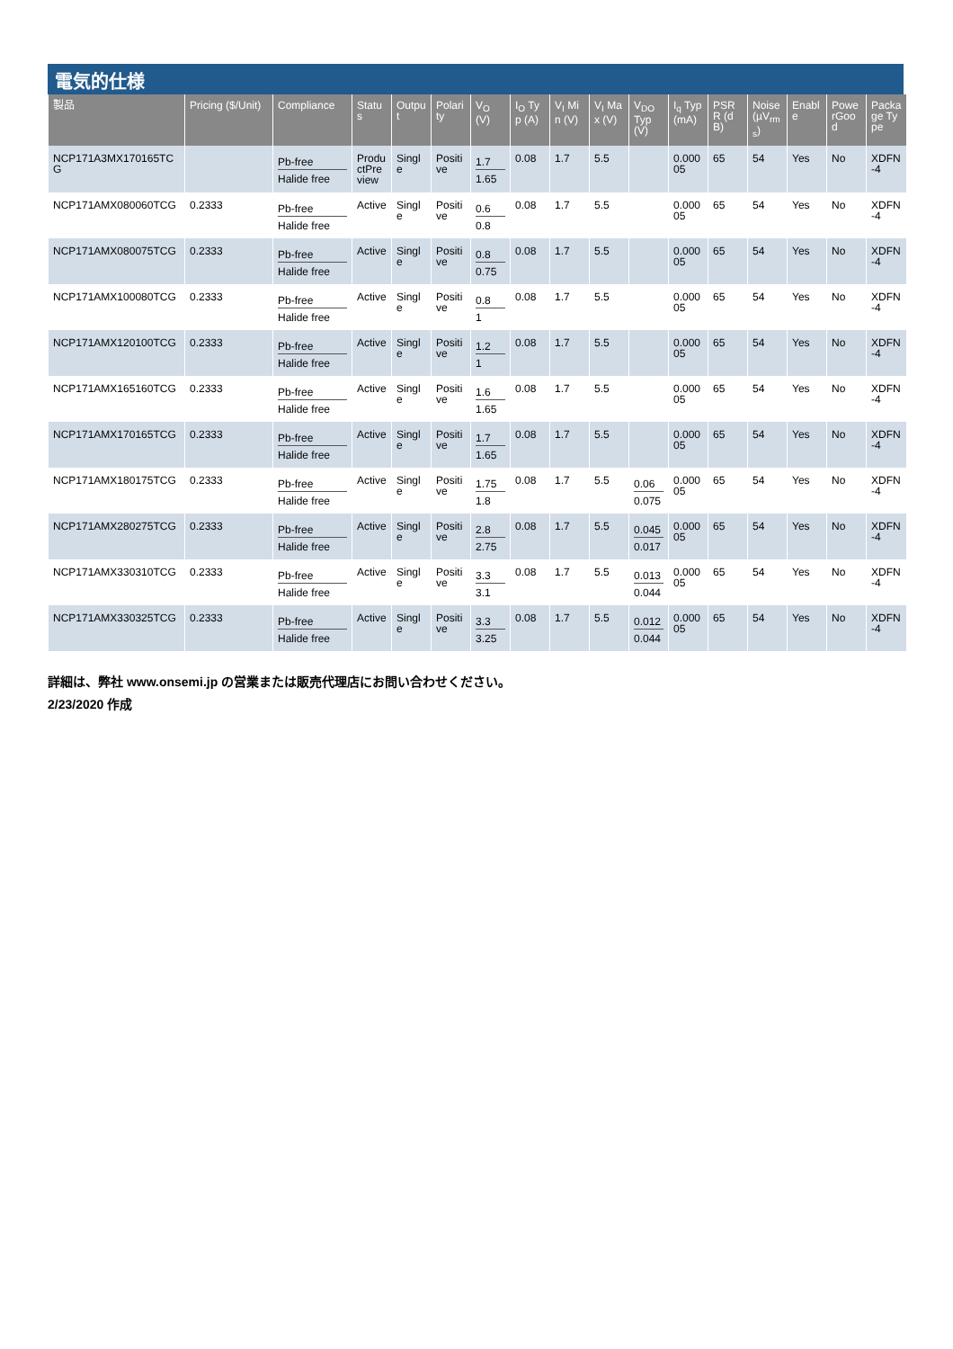電気的仕様
| 製品 | Pricing ($/Unit) | Compliance | Status | Output | Polarity | V<sub>O</sub> (V) | I<sub>O</sub> Typ (A) | V<sub>I</sub> Min (V) | V<sub>I</sub> Max (V) | V<sub>DO</sub> Typ (V) | I<sub>q</sub> Typ (mA) | PSRR (dB) | Noise (µV<sub>rms</sub>) | Enable | PowerGood | Package Type |
| --- | --- | --- | --- | --- | --- | --- | --- | --- | --- | --- | --- | --- | --- | --- | --- | --- |
| NCP171A3MX170165TCG | | Pb-free Halide free | ProductPreview | Single | Positive | 1.7 1.65 | 0.08 | 1.7 | 5.5 | | 0.00005 | 65 | 54 | Yes | No | XDFN-4 |
| NCP171AMX080060TCG | 0.2333 | Pb-free Halide free | Active | Single | Positive | 0.6 0.8 | 0.08 | 1.7 | 5.5 | | 0.00005 | 65 | 54 | Yes | No | XDFN-4 |
| NCP171AMX080075TCG | 0.2333 | Pb-free Halide free | Active | Single | Positive | 0.8 0.75 | 0.08 | 1.7 | 5.5 | | 0.00005 | 65 | 54 | Yes | No | XDFN-4 |
| NCP171AMX100080TCG | 0.2333 | Pb-free Halide free | Active | Single | Positive | 0.8 1 | 0.08 | 1.7 | 5.5 | | 0.00005 | 65 | 54 | Yes | No | XDFN-4 |
| NCP171AMX120100TCG | 0.2333 | Pb-free Halide free | Active | Single | Positive | 1.2 1 | 0.08 | 1.7 | 5.5 | | 0.00005 | 65 | 54 | Yes | No | XDFN-4 |
| NCP171AMX165160TCG | 0.2333 | Pb-free Halide free | Active | Single | Positive | 1.6 1.65 | 0.08 | 1.7 | 5.5 | | 0.00005 | 65 | 54 | Yes | No | XDFN-4 |
| NCP171AMX170165TCG | 0.2333 | Pb-free Halide free | Active | Single | Positive | 1.7 1.65 | 0.08 | 1.7 | 5.5 | | 0.00005 | 65 | 54 | Yes | No | XDFN-4 |
| NCP171AMX180175TCG | 0.2333 | Pb-free Halide free | Active | Single | Positive | 1.75 1.8 | 0.08 | 1.7 | 5.5 | 0.06 0.075 | 0.00005 | 65 | 54 | Yes | No | XDFN-4 |
| NCP171AMX280275TCG | 0.2333 | Pb-free Halide free | Active | Single | Positive | 2.8 2.75 | 0.08 | 1.7 | 5.5 | 0.045 0.017 | 0.00005 | 65 | 54 | Yes | No | XDFN-4 |
| NCP171AMX330310TCG | 0.2333 | Pb-free Halide free | Active | Single | Positive | 3.3 3.1 | 0.08 | 1.7 | 5.5 | 0.013 0.044 | 0.00005 | 65 | 54 | Yes | No | XDFN-4 |
| NCP171AMX330325TCG | 0.2333 | Pb-free Halide free | Active | Single | Positive | 3.3 3.25 | 0.08 | 1.7 | 5.5 | 0.012 0.044 | 0.00005 | 65 | 54 | Yes | No | XDFN-4 |
詳細は、弊社 www.onsemi.jp の営業または販売代理店にお問い合わせください。
2/23/2020 作成